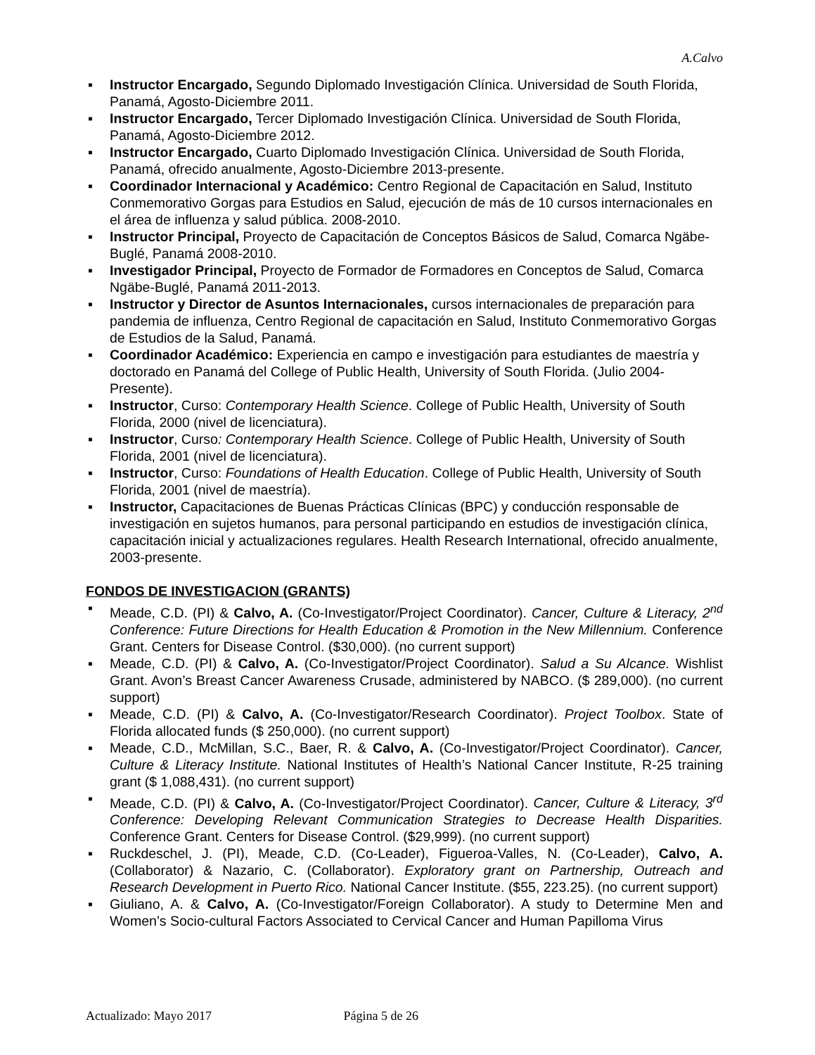A.Calvo
▪ Instructor Encargado, Segundo Diplomado Investigación Clínica. Universidad de South Florida, Panamá, Agosto-Diciembre 2011.
▪ Instructor Encargado, Tercer Diplomado Investigación Clínica. Universidad de South Florida, Panamá, Agosto-Diciembre 2012.
▪ Instructor Encargado, Cuarto Diplomado Investigación Clínica. Universidad de South Florida, Panamá, ofrecido anualmente, Agosto-Diciembre 2013-presente.
▪ Coordinador Internacional y Académico: Centro Regional de Capacitación en Salud, Instituto Conmemorativo Gorgas para Estudios en Salud, ejecución de más de 10 cursos internacionales en el área de influenza y salud pública. 2008-2010.
▪ Instructor Principal, Proyecto de Capacitación de Conceptos Básicos de Salud, Comarca Ngäbe-Buglé, Panamá 2008-2010.
▪ Investigador Principal, Proyecto de Formador de Formadores en Conceptos de Salud, Comarca Ngäbe-Buglé, Panamá 2011-2013.
▪ Instructor y Director de Asuntos Internacionales, cursos internacionales de preparación para pandemia de influenza, Centro Regional de capacitación en Salud, Instituto Conmemorativo Gorgas de Estudios de la Salud, Panamá.
▪ Coordinador Académico: Experiencia en campo e investigación para estudiantes de maestría y doctorado en Panamá del College of Public Health, University of South Florida. (Julio 2004-Presente).
▪ Instructor, Curso: Contemporary Health Science. College of Public Health, University of South Florida, 2000 (nivel de licenciatura).
▪ Instructor, Curso: Contemporary Health Science. College of Public Health, University of South Florida, 2001 (nivel de licenciatura).
▪ Instructor, Curso: Foundations of Health Education. College of Public Health, University of South Florida, 2001 (nivel de maestría).
▪ Instructor, Capacitaciones de Buenas Prácticas Clínicas (BPC) y conducción responsable de investigación en sujetos humanos, para personal participando en estudios de investigación clínica, capacitación inicial y actualizaciones regulares. Health Research International, ofrecido anualmente, 2003-presente.
FONDOS DE INVESTIGACION (GRANTS)
▪ Meade, C.D. (PI) & Calvo, A. (Co-Investigator/Project Coordinator). Cancer, Culture & Literacy, 2<sup>nd</sup> Conference: Future Directions for Health Education & Promotion in the New Millennium. Conference Grant. Centers for Disease Control. ($30,000). (no current support)
▪ Meade, C.D. (PI) & Calvo, A. (Co-Investigator/Project Coordinator). Salud a Su Alcance. Wishlist Grant. Avon’s Breast Cancer Awareness Crusade, administered by NABCO. ($ 289,000). (no current support)
▪ Meade, C.D. (PI) & Calvo, A. (Co-Investigator/Research Coordinator). Project Toolbox. State of Florida allocated funds ($ 250,000). (no current support)
▪ Meade, C.D., McMillan, S.C., Baer, R. & Calvo, A. (Co-Investigator/Project Coordinator). Cancer, Culture & Literacy Institute. National Institutes of Health’s National Cancer Institute, R-25 training grant ($ 1,088,431). (no current support)
▪ Meade, C.D. (PI) & Calvo, A. (Co-Investigator/Project Coordinator). Cancer, Culture & Literacy, 3<sup>rd</sup> Conference: Developing Relevant Communication Strategies to Decrease Health Disparities. Conference Grant. Centers for Disease Control. ($29,999). (no current support)
▪ Ruckdeschel, J. (PI), Meade, C.D. (Co-Leader), Figueroa-Valles, N. (Co-Leader), Calvo, A. (Collaborator) & Nazario, C. (Collaborator). Exploratory grant on Partnership, Outreach and Research Development in Puerto Rico. National Cancer Institute. ($55, 223.25). (no current support)
▪ Giuliano, A. & Calvo, A. (Co-Investigator/Foreign Collaborator). A study to Determine Men and Women’s Socio-cultural Factors Associated to Cervical Cancer and Human Papilloma Virus
Actualizado: Mayo 2017 Página 5 de 26